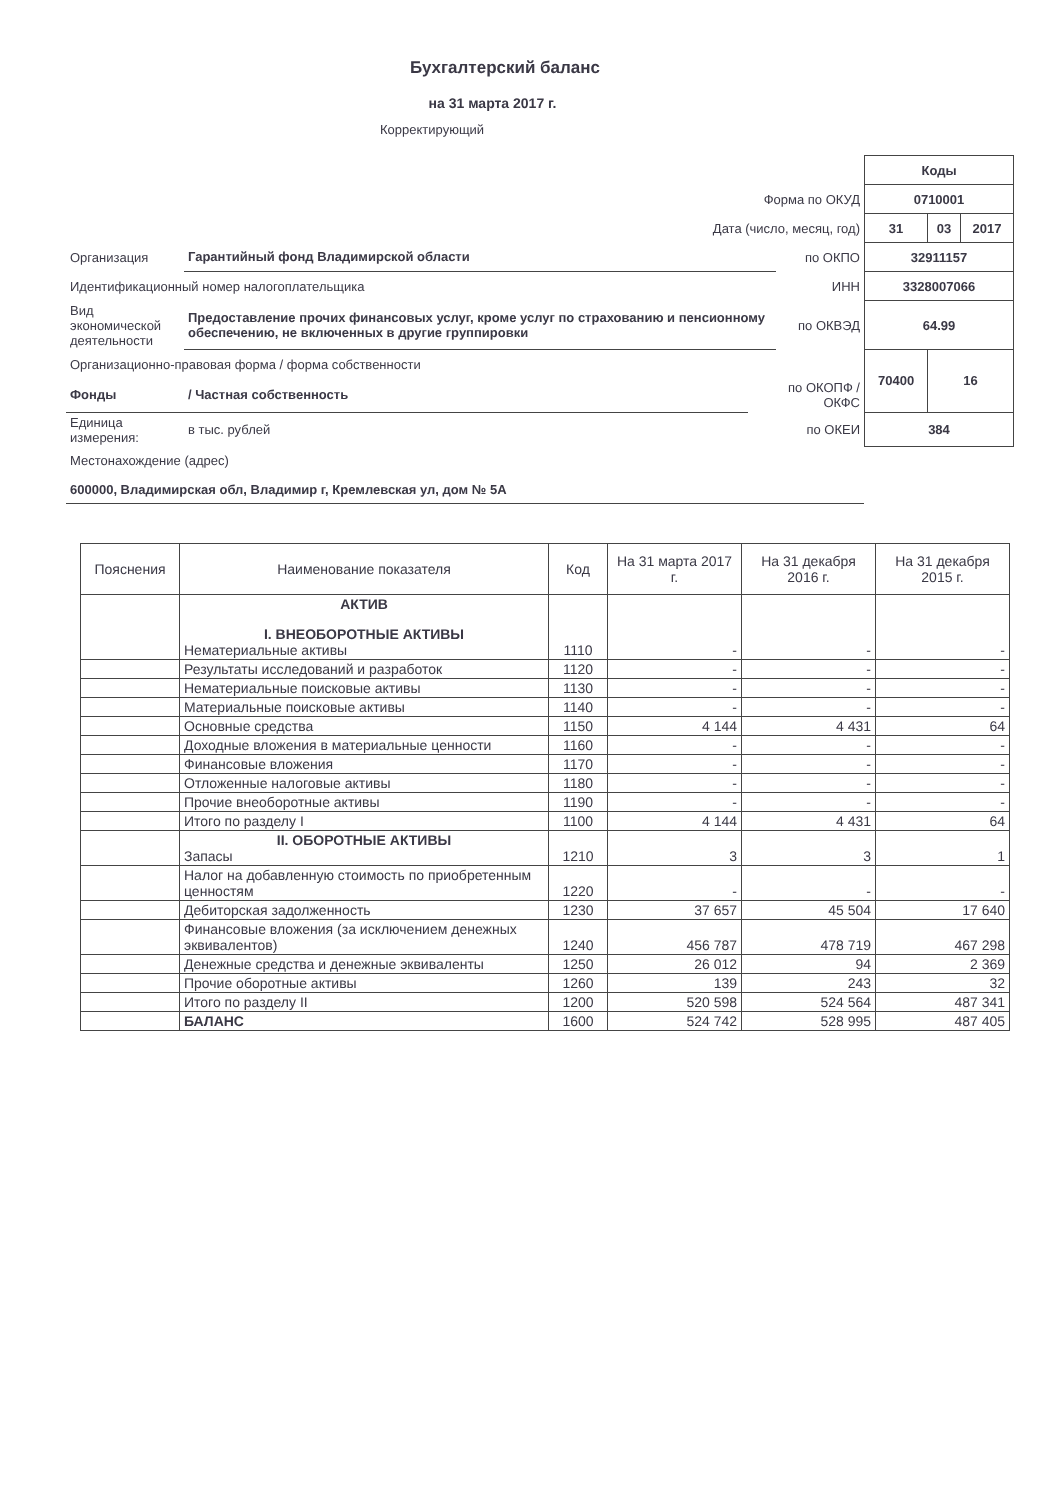Бухгалтерский баланс
на 31 марта 2017 г.
Корректирующий
| | | | | Коды | | |
| Форма по ОКУД | | | | 0710001 | | |
| Дата (число, месяц, год) | | | | 31 | 03 | 2017 |
| Организация | Гарантийный фонд Владимирской области | | по ОКПО | 32911157 | | |
| Идентификационный номер налогоплательщика | | | ИНН | 3328007066 | | |
| Вид экономической деятельности | Предоставление прочих финансовых услуг, кроме услуг по страхованию и пенсионному обеспечению, не включенных в другие группировки | | по ОКВЭД | 64.99 | | |
| Организационно-правовая форма / форма собственности | | | | 70400 | 16 | |
| Фонды | / Частная собственность | | по ОКОПФ / ОКФС | | | |
| Единица измерения: | в тыс. рублей | | по ОКЕИ | 384 | | |
| Местонахождение (адрес) | | | | | | |
| 600000, Владимирская обл, Владимир г, Кремлевская ул, дом № 5А | | | | | | |
| Пояснения | Наименование показателя | Код | На 31 марта 2017 г. | На 31 декабря 2016 г. | На 31 декабря 2015 г. |
| --- | --- | --- | --- | --- | --- |
| | АКТИВ I. ВНЕОБОРОТНЫЕ АКТИВЫ Нематериальные активы | 1110 | - | - | - |
| | Результаты исследований и разработок | 1120 | - | - | - |
| | Нематериальные поисковые активы | 1130 | - | - | - |
| | Материальные поисковые активы | 1140 | - | - | - |
| | Основные средства | 1150 | 4 144 | 4 431 | 64 |
| | Доходные вложения в материальные ценности | 1160 | - | - | - |
| | Финансовые вложения | 1170 | - | - | - |
| | Отложенные налоговые активы | 1180 | - | - | - |
| | Прочие внеоборотные активы | 1190 | - | - | - |
| | Итого по разделу I | 1100 | 4 144 | 4 431 | 64 |
| | II. ОБОРОТНЫЕ АКТИВЫ Запасы | 1210 | 3 | 3 | 1 |
| | Налог на добавленную стоимость по приобретенным ценностям | 1220 | - | - | - |
| | Дебиторская задолженность | 1230 | 37 657 | 45 504 | 17 640 |
| | Финансовые вложения (за исключением денежных эквивалентов) | 1240 | 456 787 | 478 719 | 467 298 |
| | Денежные средства и денежные эквиваленты | 1250 | 26 012 | 94 | 2 369 |
| | Прочие оборотные активы | 1260 | 139 | 243 | 32 |
| | Итого по разделу II | 1200 | 520 598 | 524 564 | 487 341 |
| | БАЛАНС | 1600 | 524 742 | 528 995 | 487 405 |